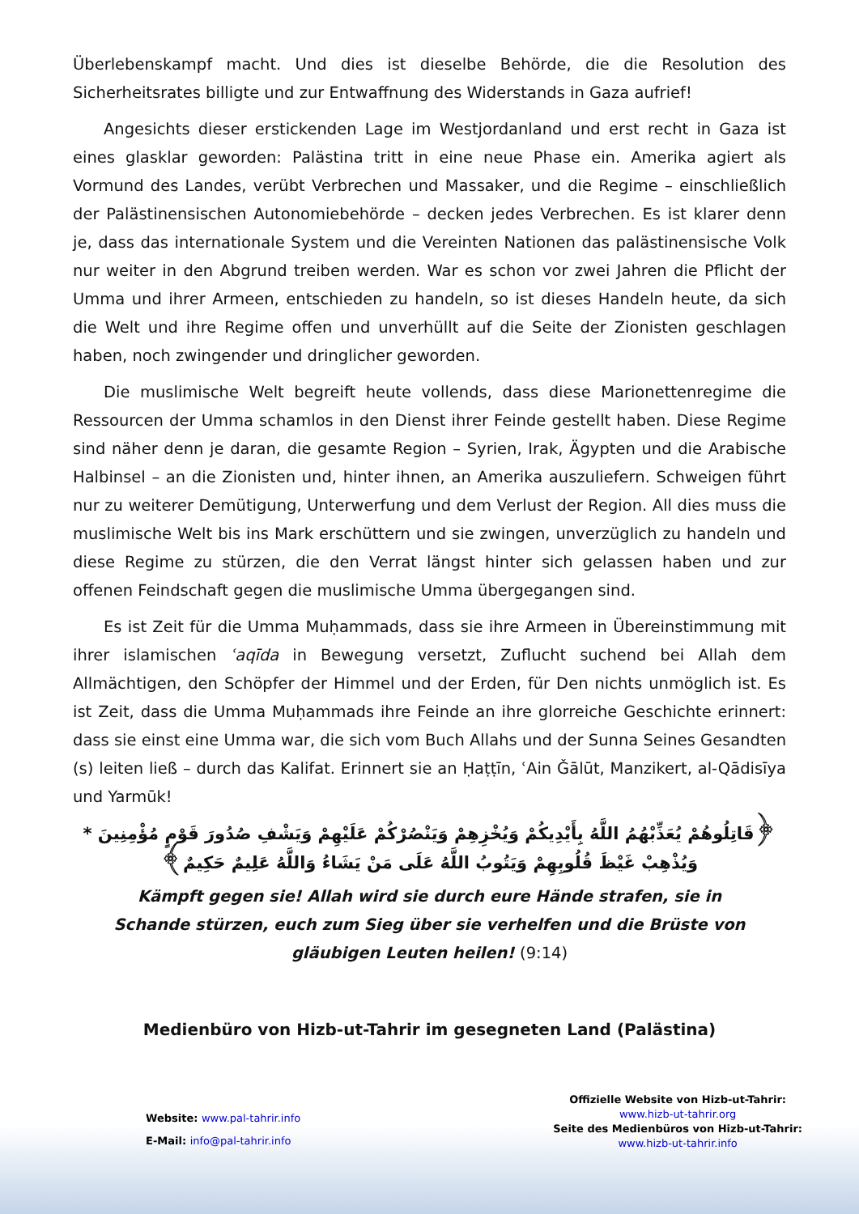Überlebenskampf macht. Und dies ist dieselbe Behörde, die die Resolution des Sicherheitsrates billigte und zur Entwaffnung des Widerstands in Gaza aufrief!
Angesichts dieser erstickenden Lage im Westjordanland und erst recht in Gaza ist eines glasklar geworden: Palästina tritt in eine neue Phase ein. Amerika agiert als Vormund des Landes, verübt Verbrechen und Massaker, und die Regime – einschließlich der Palästinensischen Autonomiebehörde – decken jedes Verbrechen. Es ist klarer denn je, dass das internationale System und die Vereinten Nationen das palästinensische Volk nur weiter in den Abgrund treiben werden. War es schon vor zwei Jahren die Pflicht der Umma und ihrer Armeen, entschieden zu handeln, so ist dieses Handeln heute, da sich die Welt und ihre Regime offen und unverhüllt auf die Seite der Zionisten geschlagen haben, noch zwingender und dringlicher geworden.
Die muslimische Welt begreift heute vollends, dass diese Marionettenregime die Ressourcen der Umma schamlos in den Dienst ihrer Feinde gestellt haben. Diese Regime sind näher denn je daran, die gesamte Region – Syrien, Irak, Ägypten und die Arabische Halbinsel – an die Zionisten und, hinter ihnen, an Amerika auszuliefern. Schweigen führt nur zu weiterer Demütigung, Unterwerfung und dem Verlust der Region. All dies muss die muslimische Welt bis ins Mark erschüttern und sie zwingen, unverzüglich zu handeln und diese Regime zu stürzen, die den Verrat längst hinter sich gelassen haben und zur offenen Feindschaft gegen die muslimische Umma übergegangen sind.
Es ist Zeit für die Umma Muḥammads, dass sie ihre Armeen in Übereinstimmung mit ihrer islamischen ʿaqīda in Bewegung versetzt, Zuflucht suchend bei Allah dem Allmächtigen, den Schöpfer der Himmel und der Erden, für Den nichts unmöglich ist. Es ist Zeit, dass die Umma Muḥammads ihre Feinde an ihre glorreiche Geschichte erinnert: dass sie einst eine Umma war, die sich vom Buch Allahs und der Sunna Seines Gesandten (s) leiten ließ – durch das Kalifat. Erinnert sie an Ḥaṭṭīn, ʿAin Ǧālūt, Manzikert, al-Qādisīya und Yarmūk!
﴿قَاتِلُوهُمْ يُعَذِّبْهُمُ اللَّهُ بِأَيْدِيكُمْ وَيُخْزِهِمْ وَيَنْصُرْكُمْ عَلَيْهِمْ وَيَشْفِ صُدُورَ قَوْمٍ مُؤْمِنِينَ * وَيُذْهِبْ غَيْظَ قُلُوبِهِمْ وَيَتُوبُ اللَّهُ عَلَى مَنْ يَشَاءُ وَاللَّهُ عَلِيمٌ حَكِيمٌ﴾
Kämpft gegen sie! Allah wird sie durch eure Hände strafen, sie in Schande stürzen, euch zum Sieg über sie verhelfen und die Brüste von gläubigen Leuten heilen! (9:14)
Medienbüro von Hizb-ut-Tahrir im gesegneten Land (Palästina)
Website: www.pal-tahrir.info
E-Mail: info@pal-tahrir.info
Offizielle Website von Hizb-ut-Tahrir:
www.hizb-ut-tahrir.org
Seite des Medienbüros von Hizb-ut-Tahrir:
www.hizb-ut-tahrir.info